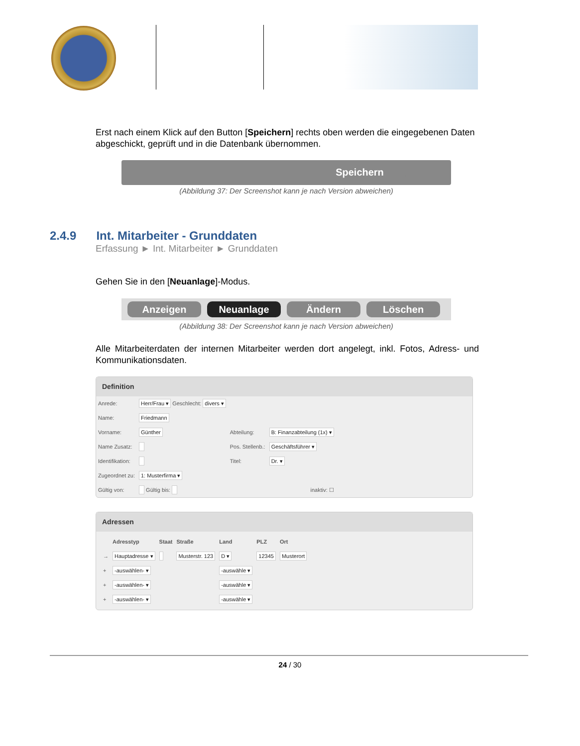Erst nach einem Klick auf den Button [Speichern] rechts oben werden die eingegebenen Daten abgeschickt, geprüft und in die Datenbank übernommen.
Speichern
(Abbildung 37: Der Screenshot kann je nach Version abweichen)
2.4.9 Int. Mitarbeiter - Grunddaten
Erfassung ► Int. Mitarbeiter ► Grunddaten
Gehen Sie in den [Neuanlage]-Modus.
Anzeigen Neuanlage Ändern Löschen
(Abbildung 38: Der Screenshot kann je nach Version abweichen)
Alle Mitarbeiterdaten der internen Mitarbeiter werden dort angelegt, inkl. Fotos, Adress- und Kommunikationsdaten.
Definition
| Anrede: | Herr/Frau ▾ Geschlecht: divers ▾ | | |
| Name: | Friedmann | | |
| Vorname: | Günther | Abteilung: | B: Finanzabteilung (1x) ▾ |
| Name Zusatz: | | Pos. Stellenb.: | Geschäftsführer ▾ |
| Identifikation: | | Titel: | Dr. ▾ |
| Zugeordnet zu: | 1: Musterfirma ▾ | | |
| Gültig von: | Gültig bis: | inaktiv: ☐ | |
Adressen
| | Adresstyp | Staat | Straße | Land | PLZ | Ort |
| --- | --- | --- | --- | --- | --- | --- |
| → | Hauptadresse ▾ | | Musterstr. 123 | D ▾ | 12345 | Musterort |
| + | -auswählen- ▾ | | | -auswähle ▾ | | |
| + | -auswählen- ▾ | | | -auswähle ▾ | | |
| + | -auswählen- ▾ | | | -auswähle ▾ | | |
24 / 30